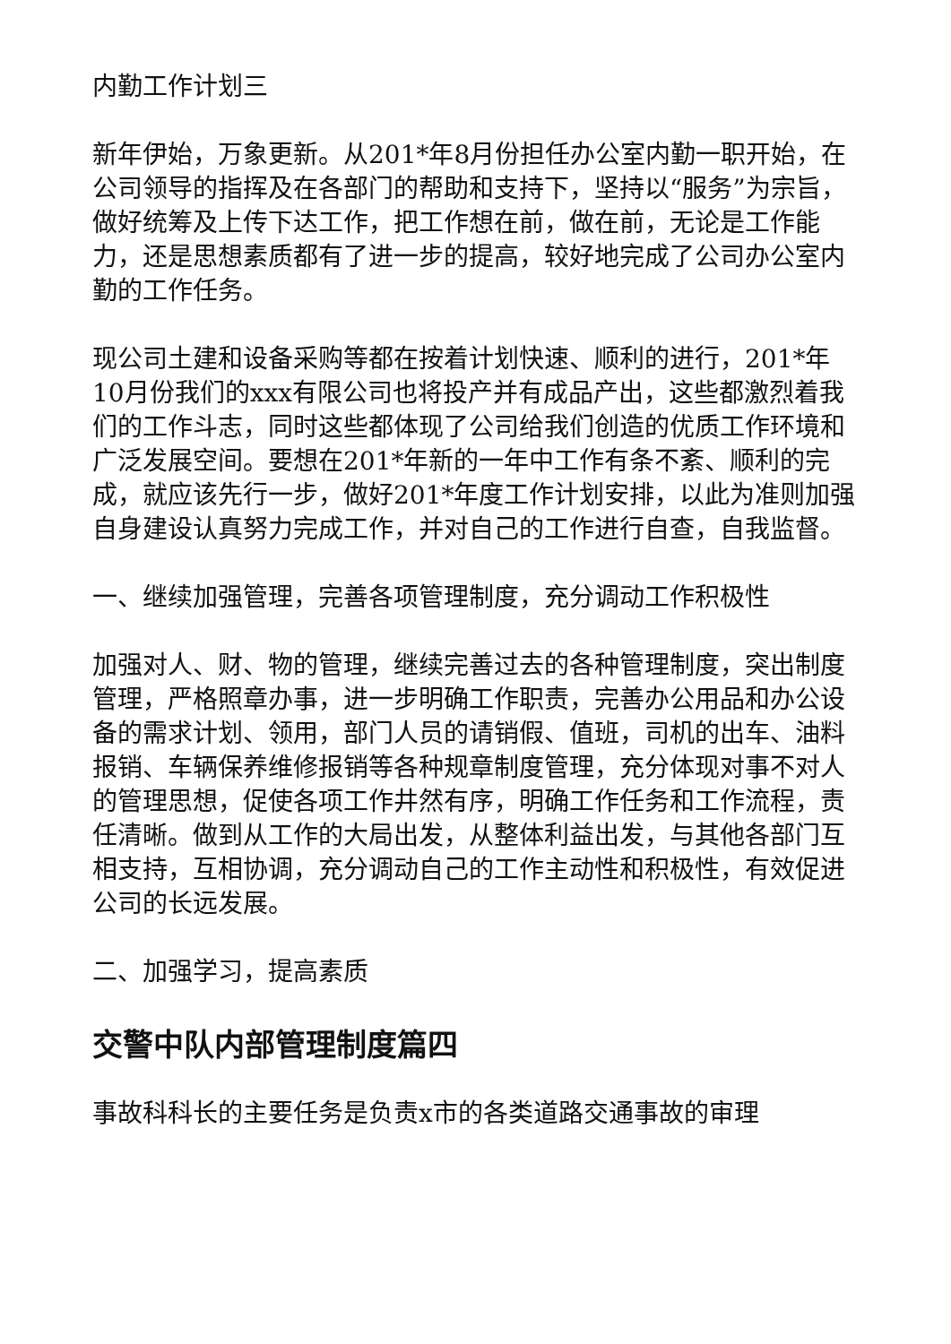内勤工作计划三
新年伊始，万象更新。从201*年8月份担任办公室内勤一职开始，在公司领导的指挥及在各部门的帮助和支持下，坚持以“服务”为宗旨，做好统筹及上传下达工作，把工作想在前，做在前，无论是工作能力，还是思想素质都有了进一步的提高，较好地完成了公司办公室内勤的工作任务。
现公司土建和设备采购等都在按着计划快速、顺利的进行，201*年10月份我们的xxx有限公司也将投产并有成品产出，这些都激烈着我们的工作斗志，同时这些都体现了公司给我们创造的优质工作环境和广泛发展空间。要想在201*年新的一年中工作有条不紊、顺利的完成，就应该先行一步，做好201*年度工作计划安排，以此为准则加强自身建设认真努力完成工作，并对自己的工作进行自查，自我监督。
一、继续加强管理，完善各项管理制度，充分调动工作积极性
加强对人、财、物的管理，继续完善过去的各种管理制度，突出制度管理，严格照章办事，进一步明确工作职责，完善办公用品和办公设备的需求计划、领用，部门人员的请销假、值班，司机的出车、油料报销、车辆保养维修报销等各种规章制度管理，充分体现对事不对人的管理思想，促使各项工作井然有序，明确工作任务和工作流程，责任清晰。做到从工作的大局出发，从整体利益出发，与其他各部门互相支持，互相协调，充分调动自己的工作主动性和积极性，有效促进公司的长远发展。
二、加强学习，提高素质
交警中队内部管理制度篇四
事故科科长的主要任务是负责x市的各类道路交通事故的审理